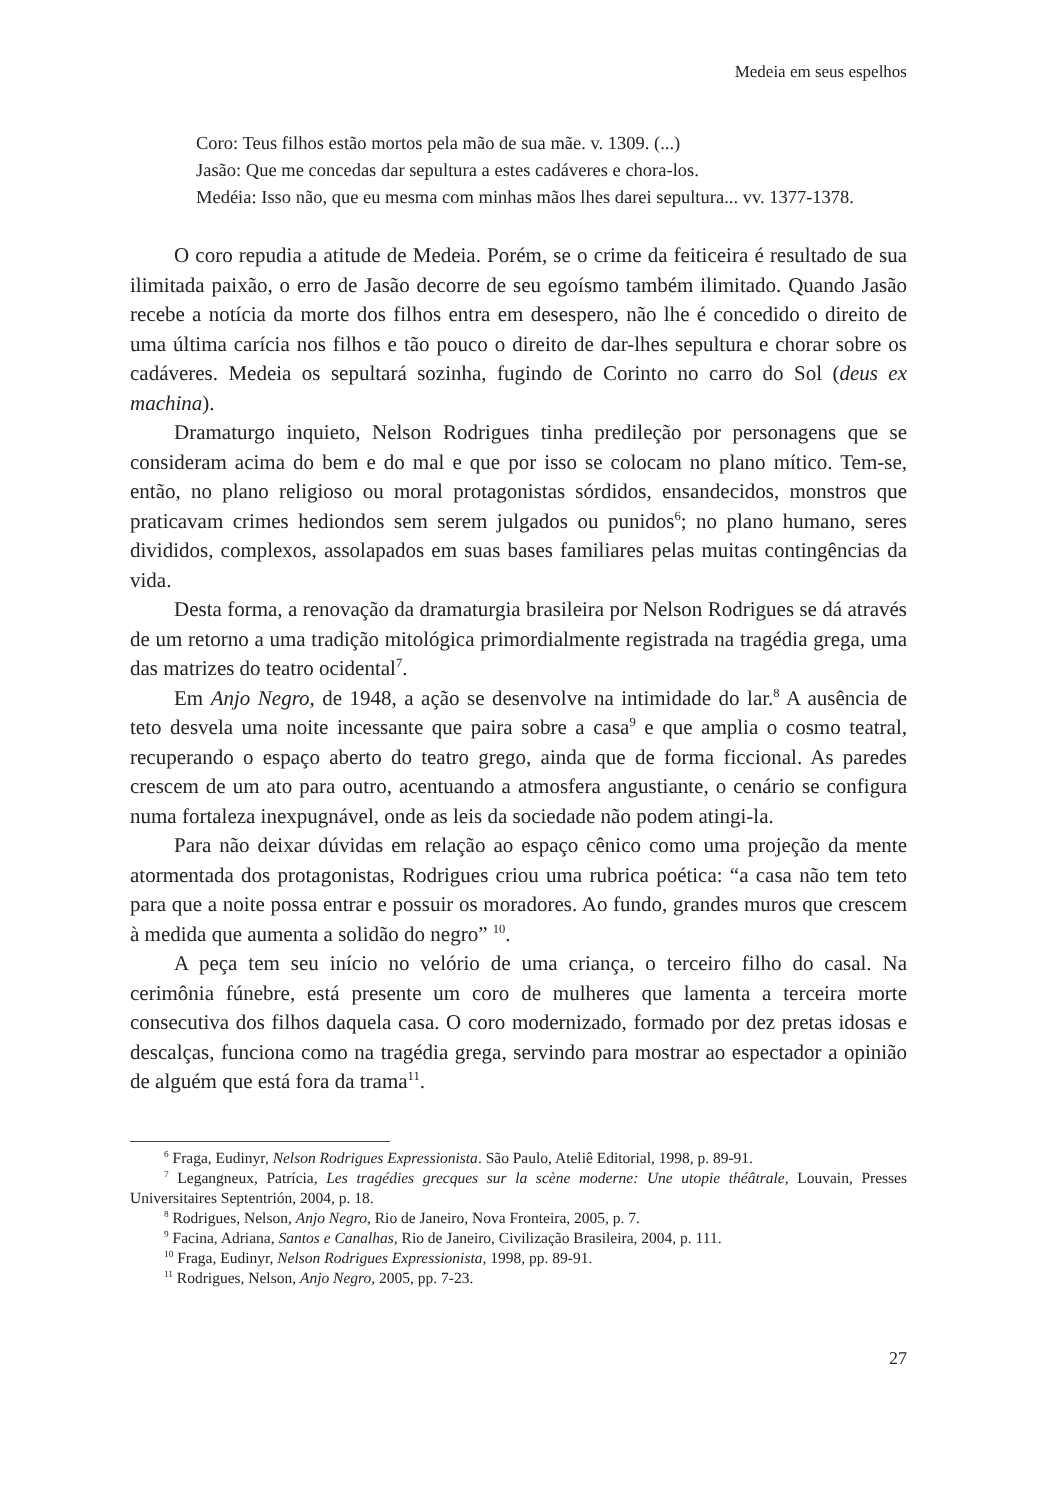Medeia em seus espelhos
Coro: Teus filhos estão mortos pela mão de sua mãe. v. 1309. (...)
Jasão: Que me concedas dar sepultura a estes cadáveres e chora-los.
Medéia: Isso não, que eu mesma com minhas mãos lhes darei sepultura... vv. 1377-1378.
O coro repudia a atitude de Medeia. Porém, se o crime da feiticeira é resultado de sua ilimitada paixão, o erro de Jasão decorre de seu egoísmo também ilimitado. Quando Jasão recebe a notícia da morte dos filhos entra em desespero, não lhe é concedido o direito de uma última carícia nos filhos e tão pouco o direito de dar-lhes sepultura e chorar sobre os cadáveres. Medeia os sepultará sozinha, fugindo de Corinto no carro do Sol (deus ex machina).
Dramaturgo inquieto, Nelson Rodrigues tinha predileção por personagens que se consideram acima do bem e do mal e que por isso se colocam no plano mítico. Tem-se, então, no plano religioso ou moral protagonistas sórdidos, ensandecidos, monstros que praticavam crimes hediondos sem serem julgados ou punidos<sup>6</sup>; no plano humano, seres divididos, complexos, assolapados em suas bases familiares pelas muitas contingências da vida.
Desta forma, a renovação da dramaturgia brasileira por Nelson Rodrigues se dá através de um retorno a uma tradição mitológica primordialmente registrada na tragédia grega, uma das matrizes do teatro ocidental<sup>7</sup>.
Em Anjo Negro, de 1948, a ação se desenvolve na intimidade do lar.<sup>8</sup> A ausência de teto desvela uma noite incessante que paira sobre a casa<sup>9</sup> e que amplia o cosmo teatral, recuperando o espaço aberto do teatro grego, ainda que de forma ficcional. As paredes crescem de um ato para outro, acentuando a atmosfera angustiante, o cenário se configura numa fortaleza inexpugnável, onde as leis da sociedade não podem atingi-la.
Para não deixar dúvidas em relação ao espaço cênico como uma projeção da mente atormentada dos protagonistas, Rodrigues criou uma rubrica poética: “a casa não tem teto para que a noite possa entrar e possuir os moradores. Ao fundo, grandes muros que crescem à medida que aumenta a solidão do negro” <sup>10</sup>.
A peça tem seu início no velório de uma criança, o terceiro filho do casal. Na cerimônia fúnebre, está presente um coro de mulheres que lamenta a terceira morte consecutiva dos filhos daquela casa. O coro modernizado, formado por dez pretas idosas e descalças, funciona como na tragédia grega, servindo para mostrar ao espectador a opinião de alguém que está fora da trama<sup>11</sup>.
<sup>6</sup> Fraga, Eudinyr, Nelson Rodrigues Expressionista. São Paulo, Ateliê Editorial, 1998, p. 89-91.
<sup>7</sup> Legangneux, Patrícia, Les tragédies grecques sur la scène moderne: Une utopie théâtrale, Louvain, Presses Universitaires Septentrión, 2004, p. 18.
<sup>8</sup> Rodrigues, Nelson, Anjo Negro, Rio de Janeiro, Nova Fronteira, 2005, p. 7.
<sup>9</sup> Facina, Adriana, Santos e Canalhas, Rio de Janeiro, Civilização Brasileira, 2004, p. 111.
<sup>10</sup> Fraga, Eudinyr, Nelson Rodrigues Expressionista, 1998, pp. 89-91.
<sup>11</sup> Rodrigues, Nelson, Anjo Negro, 2005, pp. 7-23.
27